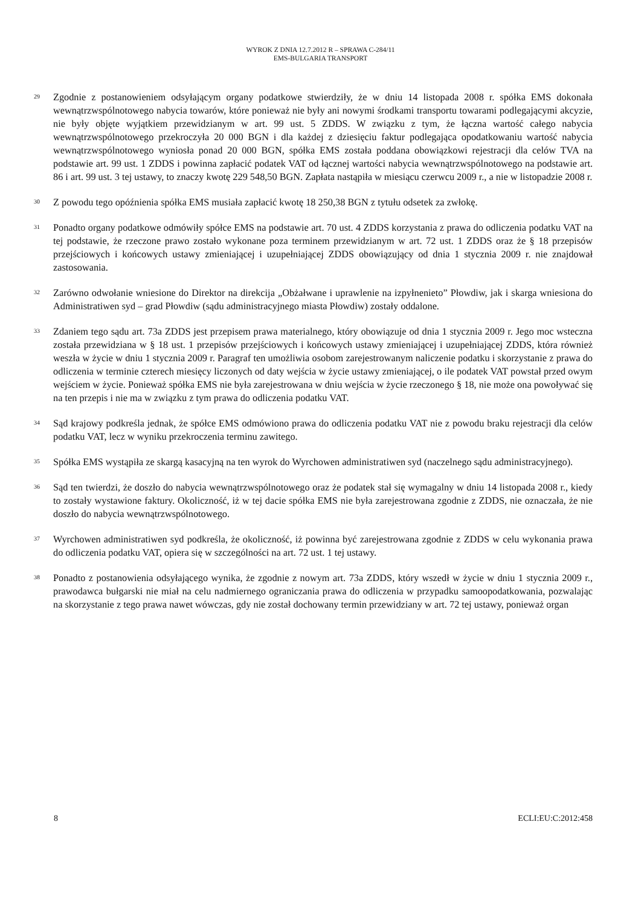WYROK Z DNIA 12.7.2012 R – SPRAWA C-284/11
EMS-BULGARIA TRANSPORT
29
Zgodnie z postanowieniem odsyłającym organy podatkowe stwierdziły, że w dniu 14 listopada 2008 r. spółka EMS dokonała wewnątrzwspólnotowego nabycia towarów, które ponieważ nie były ani nowymi środkami transportu towarami podlegającymi akcyzie, nie były objęte wyjątkiem przewidzianym w art. 99 ust. 5 ZDDS. W związku z tym, że łączna wartość całego nabycia wewnątrzwspólnotowego przekroczyła 20 000 BGN i dla każdej z dziesięciu faktur podlegająca opodatkowaniu wartość nabycia wewnątrzwspólnotowego wyniosła ponad 20 000 BGN, spółka EMS została poddana obowiązkowi rejestracji dla celów TVA na podstawie art. 99 ust. 1 ZDDS i powinna zapłacić podatek VAT od łącznej wartości nabycia wewnątrzwspólnotowego na podstawie art. 86 i art. 99 ust. 3 tej ustawy, to znaczy kwotę 229 548,50 BGN. Zapłata nastąpiła w miesiącu czerwcu 2009 r., a nie w listopadzie 2008 r.
30
Z powodu tego opóźnienia spółka EMS musiała zapłacić kwotę 18 250,38 BGN z tytułu odsetek za zwłokę.
31
Ponadto organy podatkowe odmówiły spółce EMS na podstawie art. 70 ust. 4 ZDDS korzystania z prawa do odliczenia podatku VAT na tej podstawie, że rzeczone prawo zostało wykonane poza terminem przewidzianym w art. 72 ust. 1 ZDDS oraz że § 18 przepisów przejściowych i końcowych ustawy zmieniającej i uzupełniającej ZDDS obowiązujący od dnia 1 stycznia 2009 r. nie znajdował zastosowania.
32
Zarówno odwołanie wniesione do Direktor na direkcija „Obżałwane i uprawlenie na izpyłnenieto” Płowdiw, jak i skarga wniesiona do Administratiwen syd – grad Płowdiw (sądu administracyjnego miasta Płowdiw) zostały oddalone.
33
Zdaniem tego sądu art. 73a ZDDS jest przepisem prawa materialnego, który obowiązuje od dnia 1 stycznia 2009 r. Jego moc wsteczna została przewidziana w § 18 ust. 1 przepisów przejściowych i końcowych ustawy zmieniającej i uzupełniającej ZDDS, która również weszła w życie w dniu 1 stycznia 2009 r. Paragraf ten umożliwia osobom zarejestrowanym naliczenie podatku i skorzystanie z prawa do odliczenia w terminie czterech miesięcy liczonych od daty wejścia w życie ustawy zmieniającej, o ile podatek VAT powstał przed owym wejściem w życie. Ponieważ spółka EMS nie była zarejestrowana w dniu wejścia w życie rzeczonego § 18, nie może ona powoływać się na ten przepis i nie ma w związku z tym prawa do odliczenia podatku VAT.
34
Sąd krajowy podkreśla jednak, że spółce EMS odmówiono prawa do odliczenia podatku VAT nie z powodu braku rejestracji dla celów podatku VAT, lecz w wyniku przekroczenia terminu zawitego.
35
Spółka EMS wystąpiła ze skargą kasacyjną na ten wyrok do Wyrchowen administratiwen syd (naczelnego sądu administracyjnego).
36
Sąd ten twierdzi, że doszło do nabycia wewnątrzwspólnotowego oraz że podatek stał się wymagalny w dniu 14 listopada 2008 r., kiedy to zostały wystawione faktury. Okoliczność, iż w tej dacie spółka EMS nie była zarejestrowana zgodnie z ZDDS, nie oznaczała, że nie doszło do nabycia wewnątrzwspólnotowego.
37
Wyrchowen administratiwen syd podkreśla, że okoliczność, iż powinna być zarejestrowana zgodnie z ZDDS w celu wykonania prawa do odliczenia podatku VAT, opiera się w szczególności na art. 72 ust. 1 tej ustawy.
38
Ponadto z postanowienia odsyłającego wynika, że zgodnie z nowym art. 73a ZDDS, który wszedł w życie w dniu 1 stycznia 2009 r., prawodawca bułgarski nie miał na celu nadmiernego ograniczania prawa do odliczenia w przypadku samoopodatkowania, pozwalając na skorzystanie z tego prawa nawet wówczas, gdy nie został dochowany termin przewidziany w art. 72 tej ustawy, ponieważ organ
8 ECLI:EU:C:2012:458